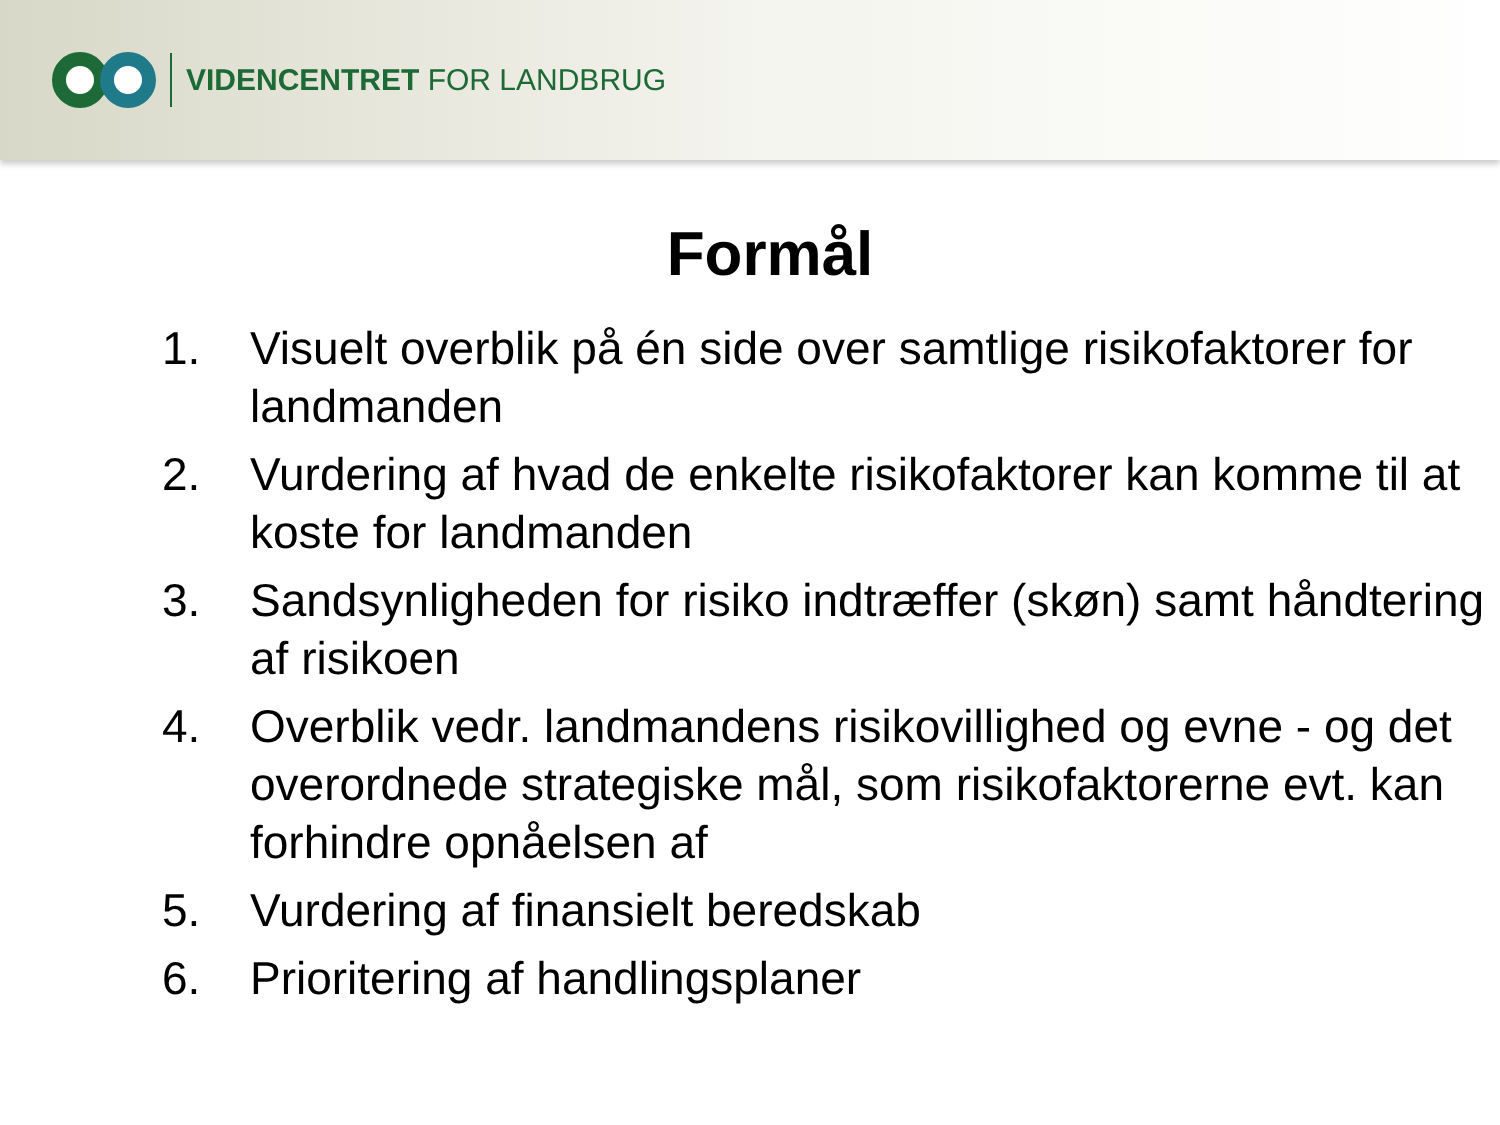VIDENCENTRET FOR LANDBRUG
Formål
1. Visuelt overblik på én side over samtlige risikofaktorer for landmanden
2. Vurdering af hvad de enkelte risikofaktorer kan komme til at koste for landmanden
3. Sandsynligheden for risiko indtræffer (skøn) samt håndtering af risikoen
4. Overblik vedr. landmandens risikovillighed og evne - og det overordnede strategiske mål, som risikofaktorerne evt. kan forhindre opnåelsen af
5. Vurdering af finansielt beredskab
6. Prioritering af handlingsplaner